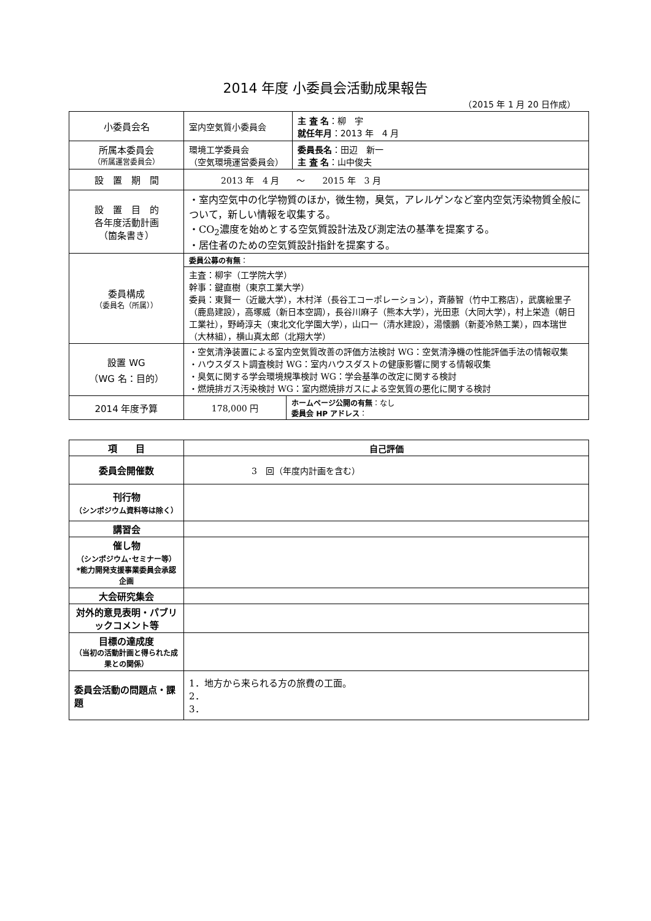2014 年度 小委員会活動成果報告
（2015 年 1 月 20 日作成）
| 小委員会名 | 室内空気質小委員会 | | 主 査 名 ：柳 宇 就任年月 ：2013 年 4 月 |
| 所属本委員会 （所属運営委員会） | 環境工学委員会 （空気環境運営委員会） | | 委員長名 ：田辺 新一 主 査 名 ：山中俊夫 |
| 設 置 期 間 | 2013 年 4 月 ～ 2015 年 3 月 | | |
| 設 置 目 的 各年度活動計画 （箇条書き） | ・室内空気中の化学物質のほか，微生物，臭気，アレルゲンなど室内空気汚染物質全般について，新しい情報を収集する。 ・CO<sub>2</sub>濃度を始めとする空気質設計法及び測定法の基準を提案する。 ・居住者のための空気質設計指針を提案する。 | | |
| 委員構成 （委員名（所属）） | 委員公募の有無 ： | | |
| | 主査：柳宇（工学院大学） 幹事：鍵直樹（東京工業大学） 委員：東賢一（近畿大学），木村洋（長谷工コーポレーション），斉藤智（竹中工務店），武廣絵里子（鹿島建設），高塚威（新日本空調），長谷川麻子（熊本大学），光田恵（大同大学），村上栄造（朝日工業社），野崎淳夫（東北文化学園大学），山口一（清水建設），湯懐鵬（新菱冷熱工業），四本瑞世（大林組），横山真太郎（北翔大学） | | |
| 設置 WG （WG 名：目的） | ・空気清浄装置による室内空気質改善の評価方法検討 WG：空気清浄機の性能評価手法の情報収集 ・ハウスダスト調査検討 WG：室内ハウスダストの健康影響に関する情報収集 ・臭気に関する学会環境規準検討 WG：学会基準の改定に関する検討 ・燃焼排ガス汚染検討 WG：室内燃焼排ガスによる空気質の悪化に関する検討 | | |
| 2014 年度予算 | 178,000 円 | ホームページ公開の有無 ：なし 委員会 HP アドレス ： | |
| 項 目 | 自己評価 |
| 委員会開催数 | 3 回（年度内計画を含む） |
| 刊行物 （シンポジウム資料等は除く） | |
| 講習会 | |
| 催し物 （シンポジウム･セミナー等） *能力開発支援事業委員会承認企画 | |
| 大会研究集会 | |
| 対外的意見表明・パブリックコメント等 | |
| 目標の達成度 （当初の活動計画と得られた成果との関係） | |
| 委員会活動の問題点・課題 | 1．地方から来られる方の旅費の工面。 2． 3． |